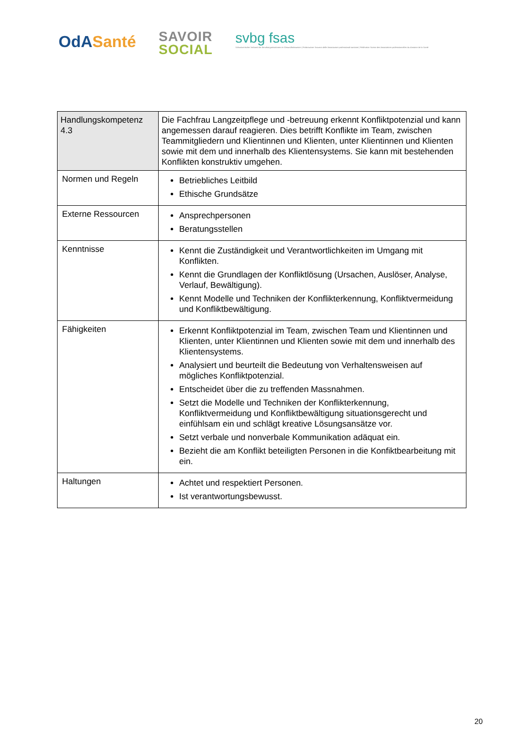OdA Santé
SAVOIR
SOCIAL
svbg fsas
Schweizerischer Verband der Berufsorganisationen im Gesundheitswesen | Federazione Svizzera delle Associazioni professionali sanitarie | Fédération Suisse des Associations professionnelles du domaine de la Santé
| Handlungskompetenz 4.3 | Die Fachfrau Langzeitpflege und -betreuung erkennt Konfliktpotenzial und kann angemessen darauf reagieren. Dies betrifft Konflikte im Team, zwischen Teammitgliedern und Klientinnen und Klienten, unter Klientinnen und Klienten sowie mit dem und innerhalb des Klientensystems. Sie kann mit bestehenden Konflikten konstruktiv umgehen. |
| Normen und Regeln | Betriebliches Leitbild Ethische Grundsätze |
| Externe Ressourcen | Ansprechpersonen Beratungsstellen |
| Kenntnisse | Kennt die Zuständigkeit und Verantwortlichkeiten im Umgang mit Konflikten. Kennt die Grundlagen der Konfliktlösung (Ursachen, Auslöser, Analyse, Verlauf, Bewältigung). Kennt Modelle und Techniken der Konflikterkennung, Konfliktvermeidung und Konfliktbewältigung. |
| Fähigkeiten | Erkennt Konfliktpotenzial im Team, zwischen Team und Klientinnen und Klienten, unter Klientinnen und Klienten sowie mit dem und innerhalb des Klientensystems. Analysiert und beurteilt die Bedeutung von Verhaltensweisen auf mögliches Konfliktpotenzial. Entscheidet über die zu treffenden Massnahmen. Setzt die Modelle und Techniken der Konflikterkennung, Konfliktvermeidung und Konfliktbewältigung situationsgerecht und einfühlsam ein und schlägt kreative Lösungsansätze vor. Setzt verbale und nonverbale Kommunikation adäquat ein. Bezieht die am Konflikt beteiligten Personen in die Konfiktbearbeitung mit ein. |
| Haltungen | Achtet und respektiert Personen. Ist verantwortungsbewusst. |
20